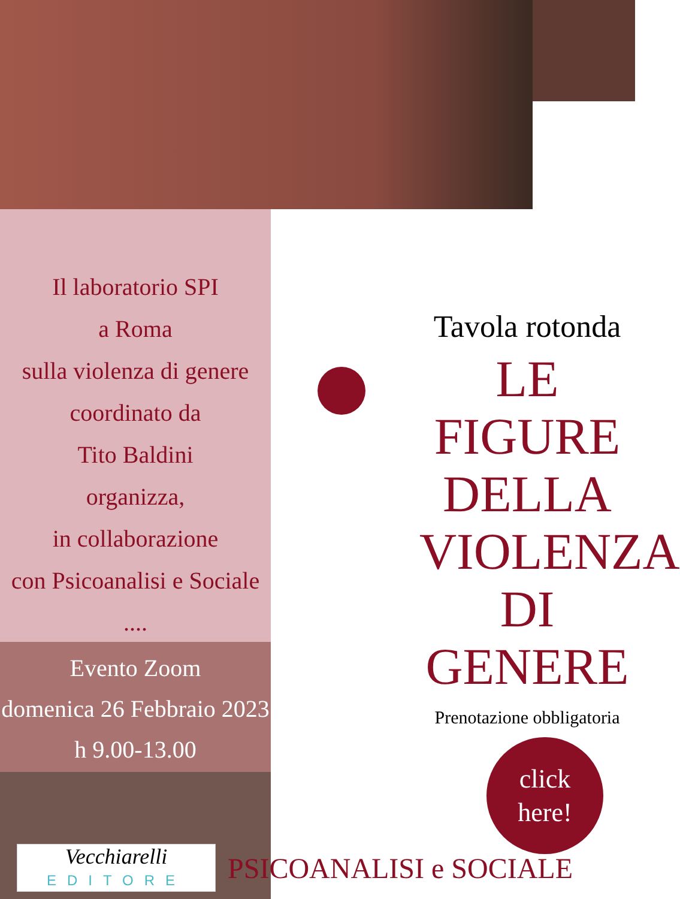Il laboratorio SPI
a Roma
sulla violenza di genere
coordinato da
Tito Baldini
organizza,
in collaborazione
con Psicoanalisi e Sociale ....
Evento Zoom
domenica 26 Febbraio 2023
h 9.00-13.00
Tavola rotonda
LE
FIGURE
DELLA
VIOLENZA
DI GENERE
Prenotazione obbligatoria
click
here!
Vecchiarelli
EDITORE
PSICOANALISI e SOCIALE